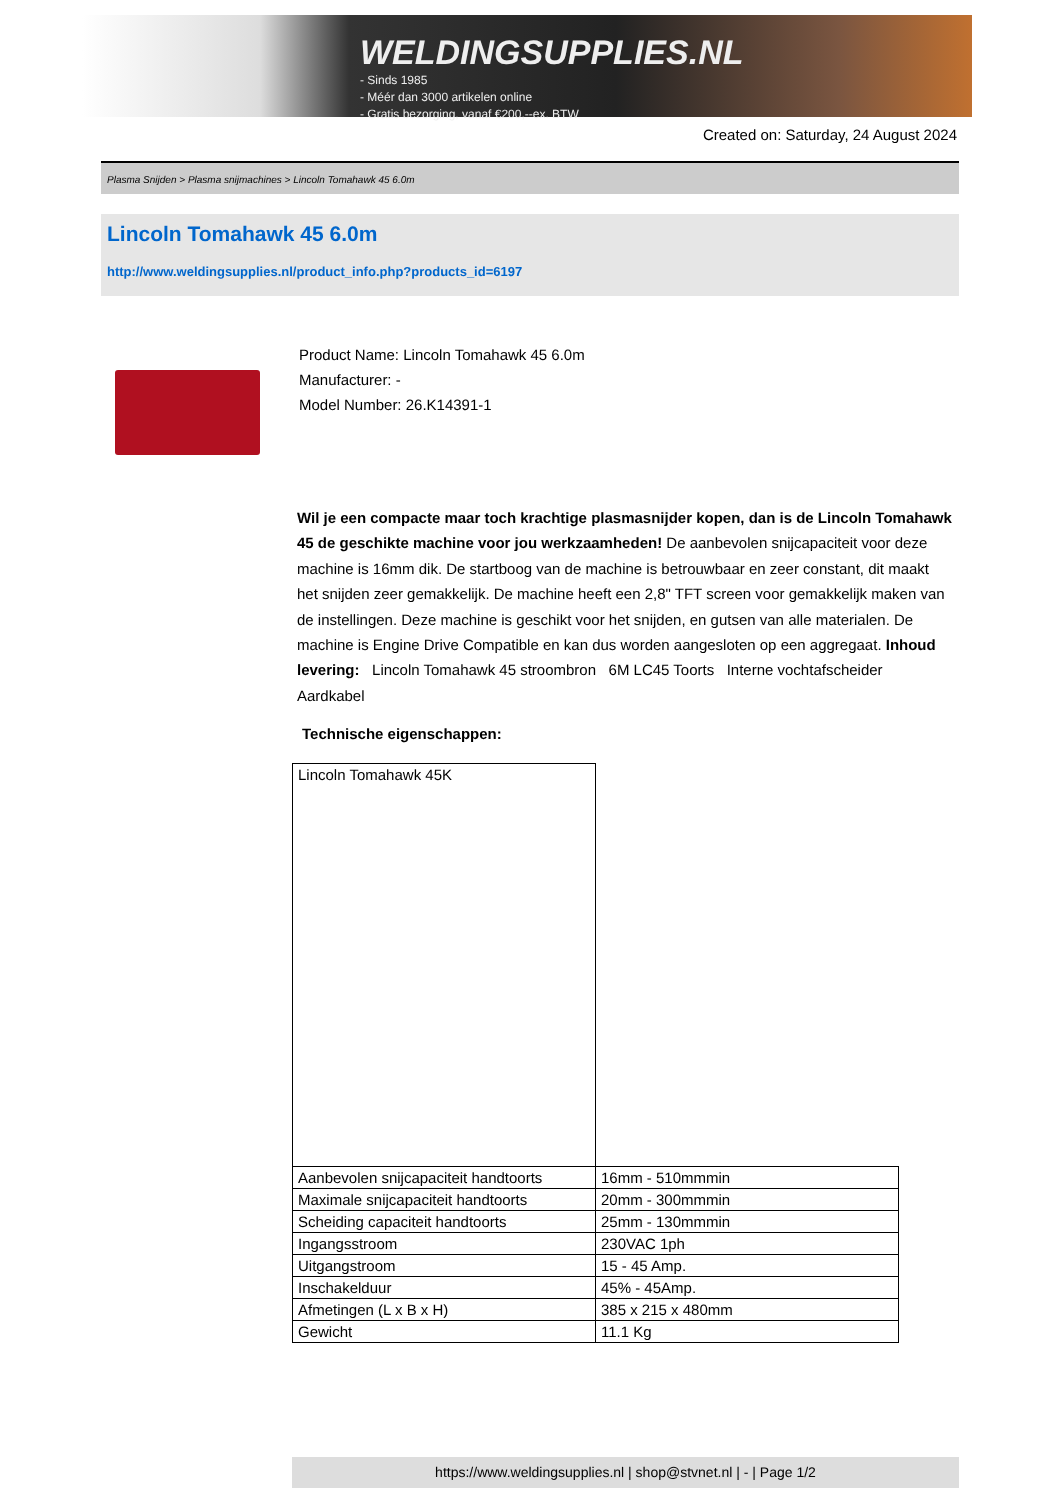WELDINGSUPPLIES.NL
- Sinds 1985
- Méér dan 3000 artikelen online
- Gratis bezorging, vanaf €200,--ex. BTW
Created on: Saturday, 24 August 2024
Plasma Snijden > Plasma snijmachines > Lincoln Tomahawk 45 6.0m
Lincoln Tomahawk 45 6.0m
http://www.weldingsupplies.nl/product_info.php?products_id=6197
Product Name: Lincoln Tomahawk 45 6.0m
Manufacturer: -
Model Number: 26.K14391-1
Wil je een compacte maar toch krachtige plasmasnijder kopen, dan is de Lincoln Tomahawk 45 de geschikte machine voor jou werkzaamheden! De aanbevolen snijcapaciteit voor deze machine is 16mm dik. De startboog van de machine is betrouwbaar en zeer constant, dit maakt het snijden zeer gemakkelijk. De machine heeft een 2,8" TFT screen voor gemakkelijk maken van de instellingen. Deze machine is geschikt voor het snijden, en gutsen van alle materialen. De machine is Engine Drive Compatible en kan dus worden aangesloten op een aggregaat. Inhoud levering: Lincoln Tomahawk 45 stroombron 6M LC45 Toorts Interne vochtafscheider Aardkabel
Technische eigenschappen:
| Lincoln Tomahawk 45K | |
| Aanbevolen snijcapaciteit handtoorts | 16mm - 510mmmin |
| Maximale snijcapaciteit handtoorts | 20mm - 300mmmin |
| Scheiding capaciteit handtoorts | 25mm - 130mmmin |
| Ingangsstroom | 230VAC 1ph |
| Uitgangstroom | 15 - 45 Amp. |
| Inschakelduur | 45% - 45Amp. |
| Afmetingen (L x B x H) | 385 x 215 x 480mm |
| Gewicht | 11.1 Kg |
https://www.weldingsupplies.nl | shop@stvnet.nl | - | Page 1/2